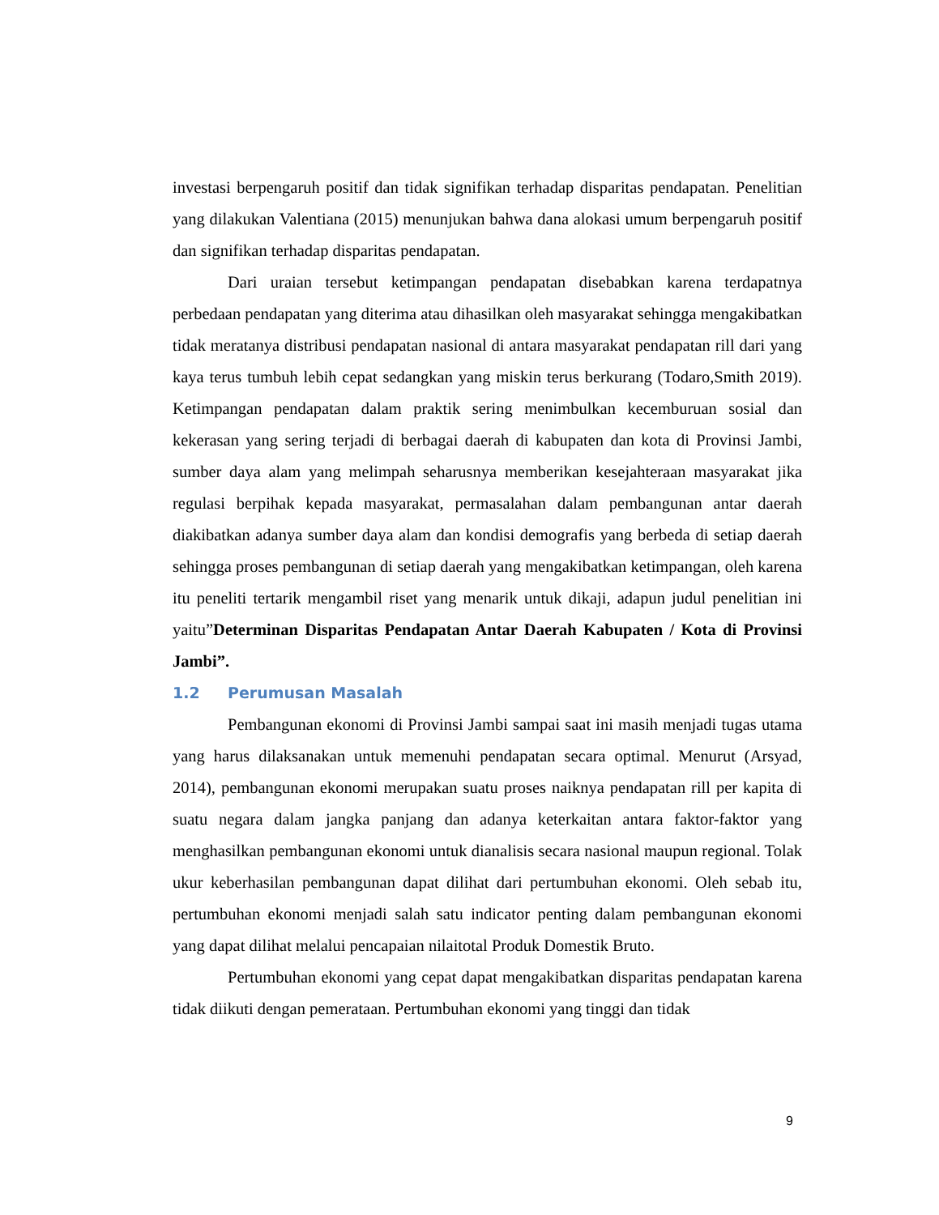investasi berpengaruh positif dan tidak signifikan terhadap disparitas pendapatan. Penelitian yang dilakukan Valentiana (2015) menunjukan bahwa dana alokasi umum berpengaruh positif dan signifikan terhadap disparitas pendapatan.
Dari uraian tersebut ketimpangan pendapatan disebabkan karena terdapatnya perbedaan pendapatan yang diterima atau dihasilkan oleh masyarakat sehingga mengakibatkan tidak meratanya distribusi pendapatan nasional di antara masyarakat pendapatan rill dari yang kaya terus tumbuh lebih cepat sedangkan yang miskin terus berkurang (Todaro,Smith 2019). Ketimpangan pendapatan dalam praktik sering menimbulkan kecemburuan sosial dan kekerasan yang sering terjadi di berbagai daerah di kabupaten dan kota di Provinsi Jambi, sumber daya alam yang melimpah seharusnya memberikan kesejahteraan masyarakat jika regulasi berpihak kepada masyarakat, permasalahan dalam pembangunan antar daerah diakibatkan adanya sumber daya alam dan kondisi demografis yang berbeda di setiap daerah sehingga proses pembangunan di setiap daerah yang mengakibatkan ketimpangan, oleh karena itu peneliti tertarik mengambil riset yang menarik untuk dikaji, adapun judul penelitian ini yaitu”Determinan Disparitas Pendapatan Antar Daerah Kabupaten / Kota di Provinsi Jambi”.
1.2 Perumusan Masalah
Pembangunan ekonomi di Provinsi Jambi sampai saat ini masih menjadi tugas utama yang harus dilaksanakan untuk memenuhi pendapatan secara optimal. Menurut (Arsyad, 2014), pembangunan ekonomi merupakan suatu proses naiknya pendapatan rill per kapita di suatu negara dalam jangka panjang dan adanya keterkaitan antara faktor-faktor yang menghasilkan pembangunan ekonomi untuk dianalisis secara nasional maupun regional. Tolak ukur keberhasilan pembangunan dapat dilihat dari pertumbuhan ekonomi. Oleh sebab itu, pertumbuhan ekonomi menjadi salah satu indicator penting dalam pembangunan ekonomi yang dapat dilihat melalui pencapaian nilaitotal Produk Domestik Bruto.
Pertumbuhan ekonomi yang cepat dapat mengakibatkan disparitas pendapatan karena tidak diikuti dengan pemerataan. Pertumbuhan ekonomi yang tinggi dan tidak
9